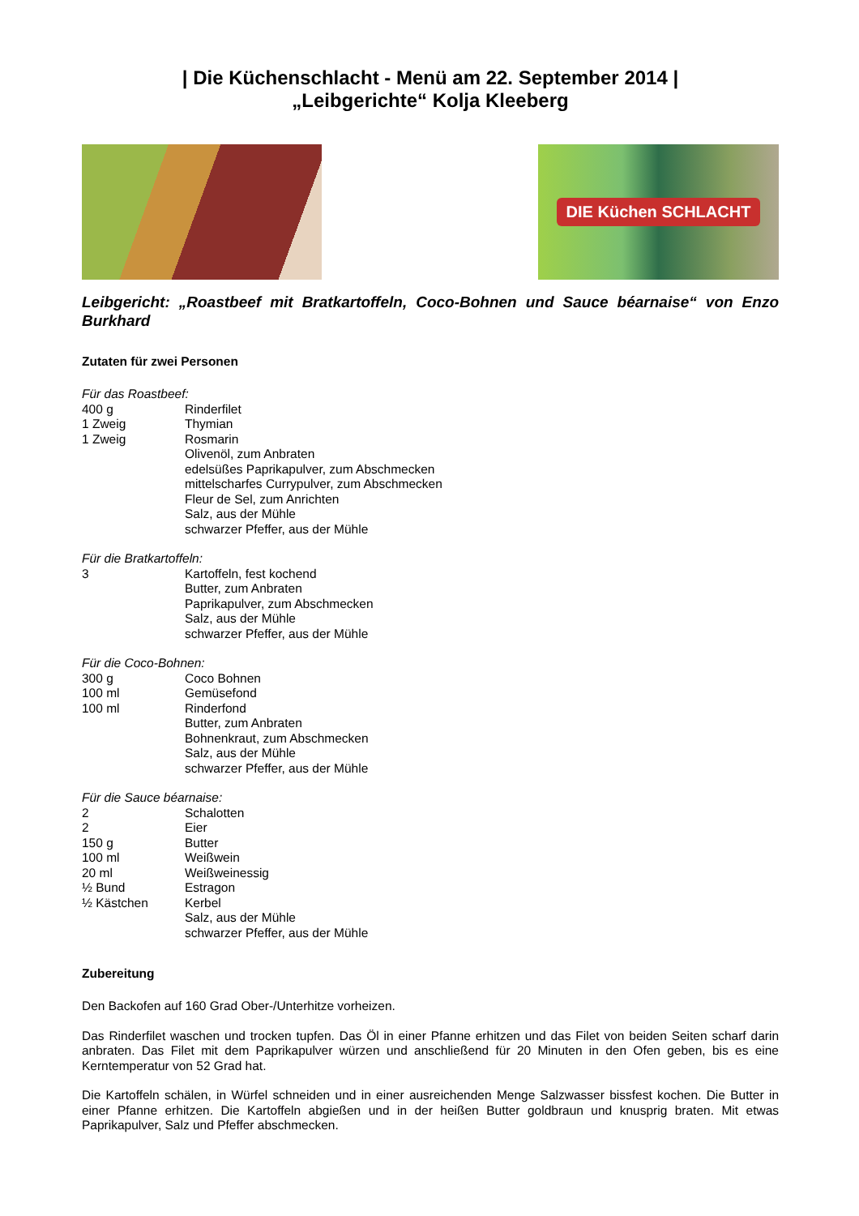| Die Küchenschlacht - Menü am 22. September 2014 |
„Leibgerichte“ Kolja Kleeberg
DIE Küchen SCHLACHT
Leibgericht: „Roastbeef mit Bratkartoffeln, Coco-Bohnen und Sauce béarnaise“ von Enzo Burkhard
Zutaten für zwei Personen
Für das Roastbeef:
| 400 g | Rinderfilet |
| 1 Zweig | Thymian |
| 1 Zweig | Rosmarin |
| | Olivenöl, zum Anbraten |
| | edelsüßes Paprikapulver, zum Abschmecken |
| | mittelscharfes Currypulver, zum Abschmecken |
| | Fleur de Sel, zum Anrichten |
| | Salz, aus der Mühle |
| | schwarzer Pfeffer, aus der Mühle |
Für die Bratkartoffeln:
| 3 | Kartoffeln, fest kochend |
| | Butter, zum Anbraten |
| | Paprikapulver, zum Abschmecken |
| | Salz, aus der Mühle |
| | schwarzer Pfeffer, aus der Mühle |
Für die Coco-Bohnen:
| 300 g | Coco Bohnen |
| 100 ml | Gemüsefond |
| 100 ml | Rinderfond |
| | Butter, zum Anbraten |
| | Bohnenkraut, zum Abschmecken |
| | Salz, aus der Mühle |
| | schwarzer Pfeffer, aus der Mühle |
Für die Sauce béarnaise:
| 2 | Schalotten |
| 2 | Eier |
| 150 g | Butter |
| 100 ml | Weißwein |
| 20 ml | Weißweinessig |
| ½ Bund | Estragon |
| ½ Kästchen | Kerbel |
| | Salz, aus der Mühle |
| | schwarzer Pfeffer, aus der Mühle |
Zubereitung
Den Backofen auf 160 Grad Ober-/Unterhitze vorheizen.
Das Rinderfilet waschen und trocken tupfen. Das Öl in einer Pfanne erhitzen und das Filet von beiden Seiten scharf darin anbraten. Das Filet mit dem Paprikapulver würzen und anschließend für 20 Minuten in den Ofen geben, bis es eine Kerntemperatur von 52 Grad hat.
Die Kartoffeln schälen, in Würfel schneiden und in einer ausreichenden Menge Salzwasser bissfest kochen. Die Butter in einer Pfanne erhitzen. Die Kartoffeln abgießen und in der heißen Butter goldbraun und knusprig braten. Mit etwas Paprikapulver, Salz und Pfeffer abschmecken.